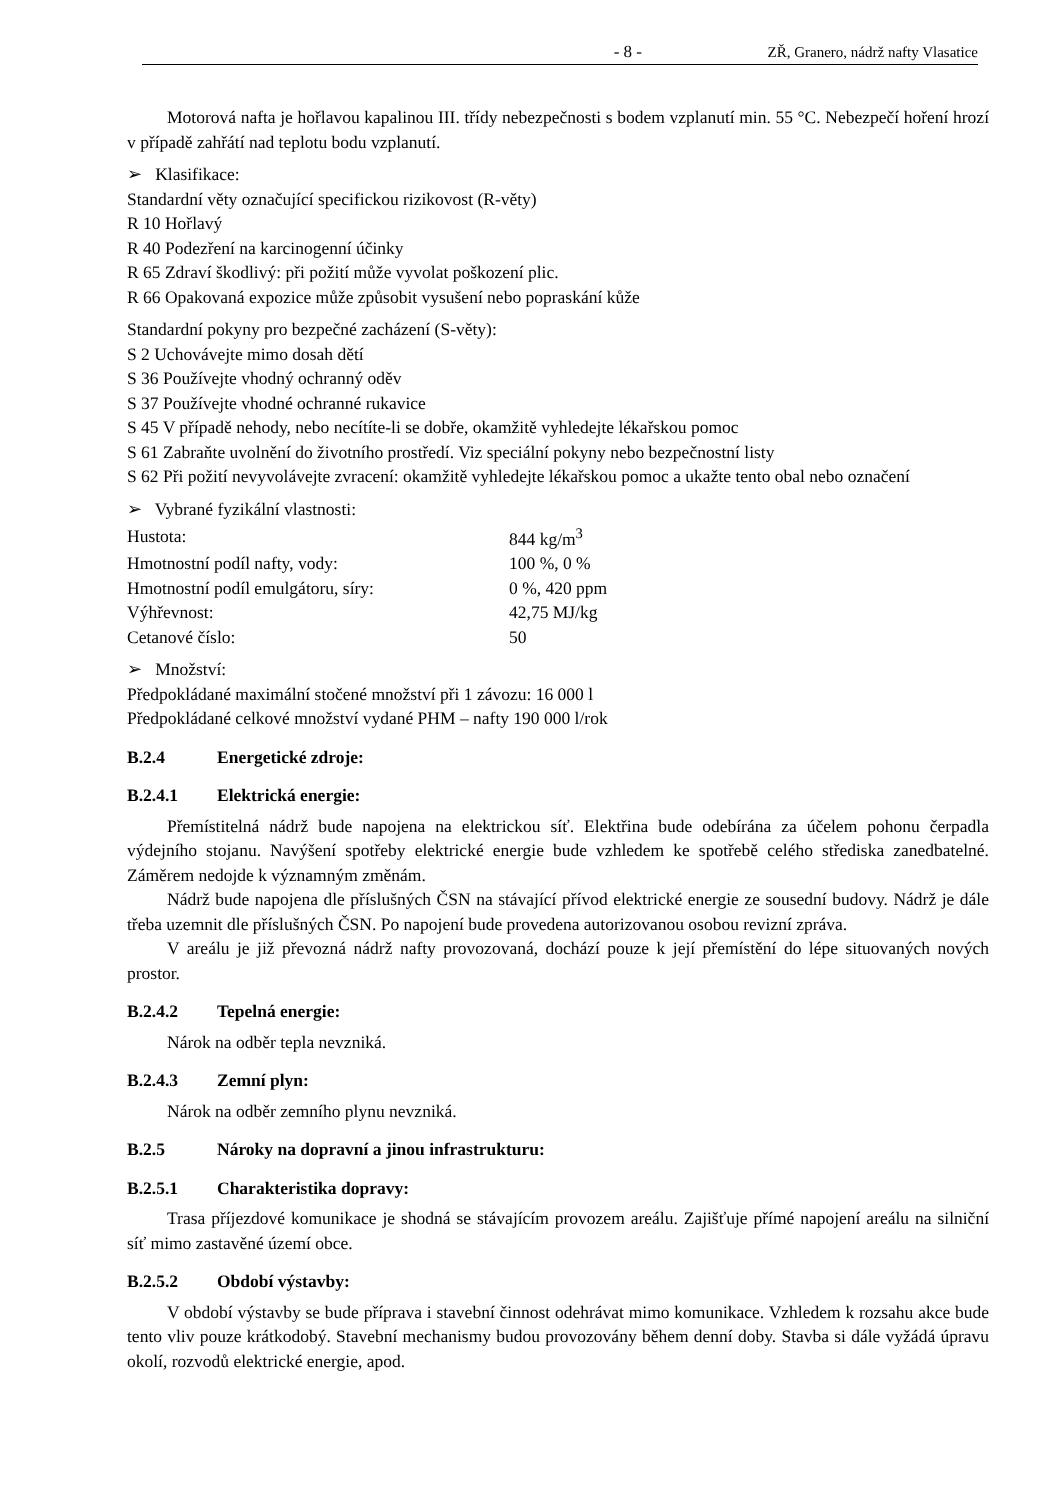- 8 - ZŘ, Granero, nádrž nafty Vlasatice
Motorová nafta je hořlavou kapalinou III. třídy nebezpečnosti s bodem vzplanutí min. 55 °C. Nebezpečí hoření hrozí v případě zahřátí nad teplotu bodu vzplanutí.
➢ Klasifikace:
Standardní věty označující specifickou rizikovost (R-věty)
R 10 Hořlavý
R 40 Podezření na karcinogenní účinky
R 65 Zdraví škodlivý: při požití může vyvolat poškození plic.
R 66 Opakovaná expozice může způsobit vysušení nebo popraskání kůže
Standardní pokyny pro bezpečné zacházení (S-věty):
S 2 Uchovávejte mimo dosah dětí
S 36 Používejte vhodný ochranný oděv
S 37 Používejte vhodné ochranné rukavice
S 45 V případě nehody, nebo necítíte-li se dobře, okamžitě vyhledejte lékařskou pomoc
S 61 Zabraňte uvolnění do životního prostředí. Viz speciální pokyny nebo bezpečnostní listy
S 62 Při požití nevyvolávejte zvracení: okamžitě vyhledejte lékařskou pomoc a ukažte tento obal nebo označení
➢ Vybrané fyzikální vlastnosti:
| Hustota: | 844 kg/m<sup>3</sup> |
| Hmotnostní podíl nafty, vody: | 100 %, 0 % |
| Hmotnostní podíl emulgátoru, síry: | 0 %, 420 ppm |
| Výhřevnost: | 42,75 MJ/kg |
| Cetanové číslo: | 50 |
➢ Množství:
Předpokládané maximální stočené množství při 1 závozu: 16 000 l
Předpokládané celkové množství vydané PHM – nafty 190 000 l/rok
B.2.4 Energetické zdroje:
B.2.4.1 Elektrická energie:
Přemístitelná nádrž bude napojena na elektrickou síť. Elektřina bude odebírána za účelem pohonu čerpadla výdejního stojanu. Navýšení spotřeby elektrické energie bude vzhledem ke spotřebě celého střediska zanedbatelné. Záměrem nedojde k významným změnám.
Nádrž bude napojena dle příslušných ČSN na stávající přívod elektrické energie ze sousední budovy. Nádrž je dále třeba uzemnit dle příslušných ČSN. Po napojení bude provedena autorizovanou osobou revizní zpráva.
V areálu je již převozná nádrž nafty provozovaná, dochází pouze k její přemístění do lépe situovaných nových prostor.
B.2.4.2 Tepelná energie:
Nárok na odběr tepla nevzniká.
B.2.4.3 Zemní plyn:
Nárok na odběr zemního plynu nevzniká.
B.2.5 Nároky na dopravní a jinou infrastrukturu:
B.2.5.1 Charakteristika dopravy:
Trasa příjezdové komunikace je shodná se stávajícím provozem areálu. Zajišťuje přímé napojení areálu na silniční síť mimo zastavěné území obce.
B.2.5.2 Období výstavby:
V období výstavby se bude příprava i stavební činnost odehrávat mimo komunikace. Vzhledem k rozsahu akce bude tento vliv pouze krátkodobý. Stavební mechanismy budou provozovány během denní doby. Stavba si dále vyžádá úpravu okolí, rozvodů elektrické energie, apod.